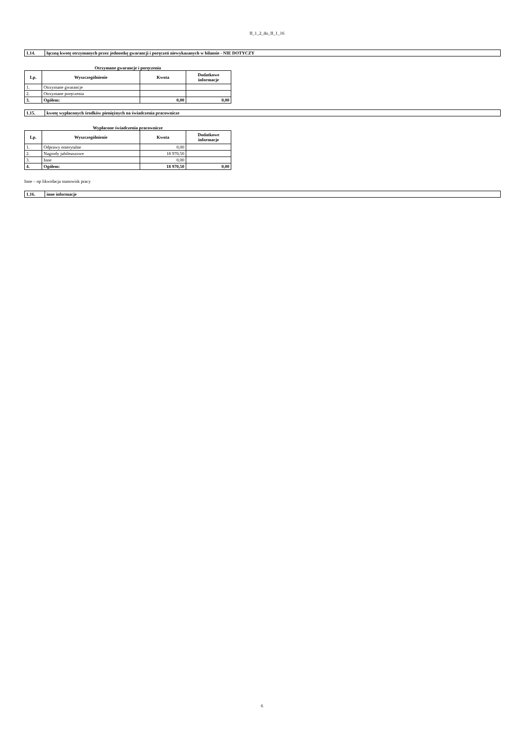II_1_2_do_II_1_16
1.14. łączną kwotę otrzymanych przez jednostkę gwarancji i poręczeń niewykazanych w bilansie - NIE DOTYCZY
Otrzymane gwarancje i poręczenia
| Lp. | Wyszczególnienie | Kwota | Dodatkowe informacje |
| --- | --- | --- | --- |
| 1. | Otrzymane gwarancje | | |
| 2. | Otrzymane poręczenia | | |
| 3. | Ogółem: | 0,00 | 0,00 |
1.15. kwotę wypłaconych środków pieniężnych na świadczenia pracownicze
Wypłacone świadczenia pracownicze
| Lp. | Wyszczególnienie | Kwota | Dodatkowe informacje |
| --- | --- | --- | --- |
| 1. | Odprawy emerytalne | 0,00 | |
| 2. | Nagrody jubileuszowe | 18 970,50 | |
| 3. | Inne | 0,00 | |
| 4. | Ogółem: | 18 970,50 | 0,00 |
Inne – np likwidacja stanowisk pracy
1.16. inne informacje
6